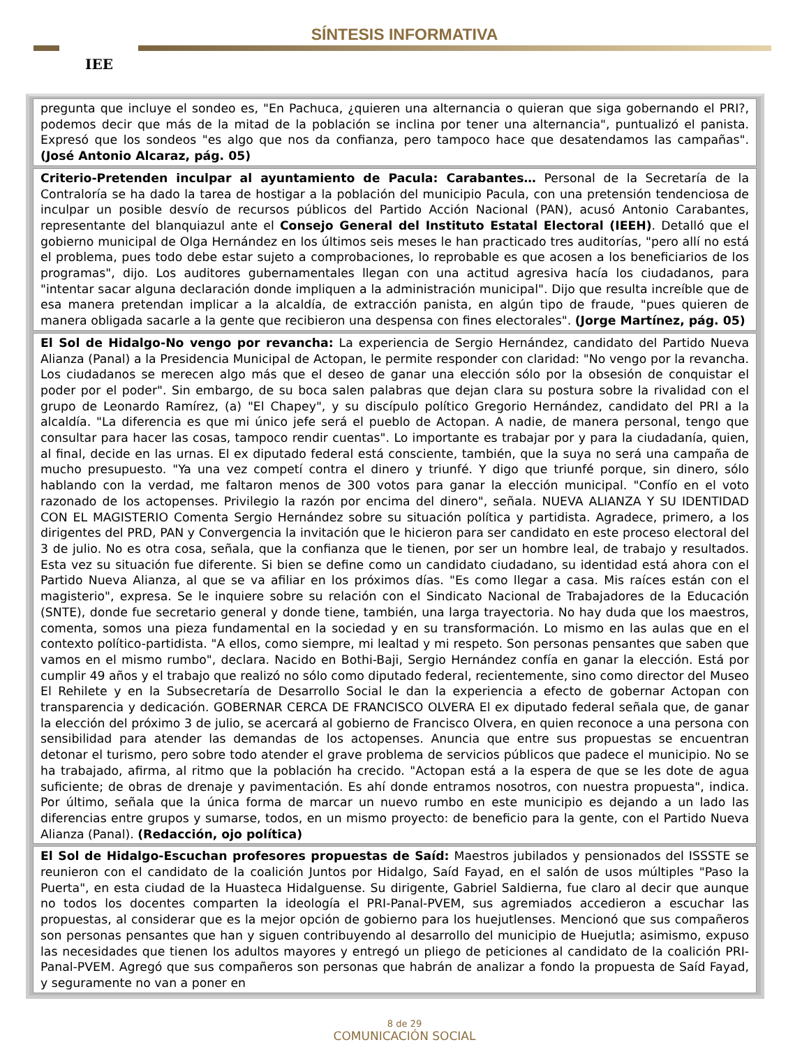IEE
SÍNTESIS INFORMATIVA
pregunta que incluye el sondeo es, "En Pachuca, ¿quieren una alternancia o quieran que siga gobernando el PRI?, podemos decir que más de la mitad de la población se inclina por tener una alternancia", puntualizó el panista. Expresó que los sondeos "es algo que nos da confianza, pero tampoco hace que desatendamos las campañas". (José Antonio Alcaraz, pág. 05)
Criterio-Pretenden inculpar al ayuntamiento de Pacula: Carabantes… Personal de la Secretaría de la Contraloría se ha dado la tarea de hostigar a la población del municipio Pacula, con una pretensión tendenciosa de inculpar un posible desvío de recursos públicos del Partido Acción Nacional (PAN), acusó Antonio Carabantes, representante del blanquiazul ante el Consejo General del Instituto Estatal Electoral (IEEH). Detalló que el gobierno municipal de Olga Hernández en los últimos seis meses le han practicado tres auditorías, "pero allí no está el problema, pues todo debe estar sujeto a comprobaciones, lo reprobable es que acosen a los beneficiarios de los programas", dijo. Los auditores gubernamentales llegan con una actitud agresiva hacía los ciudadanos, para "intentar sacar alguna declaración donde impliquen a la administración municipal". Dijo que resulta increíble que de esa manera pretendan implicar a la alcaldía, de extracción panista, en algún tipo de fraude, "pues quieren de manera obligada sacarle a la gente que recibieron una despensa con fines electorales". (Jorge Martínez, pág. 05)
El Sol de Hidalgo-No vengo por revancha: La experiencia de Sergio Hernández, candidato del Partido Nueva Alianza (Panal) a la Presidencia Municipal de Actopan, le permite responder con claridad: "No vengo por la revancha. Los ciudadanos se merecen algo más que el deseo de ganar una elección sólo por la obsesión de conquistar el poder por el poder". Sin embargo, de su boca salen palabras que dejan clara su postura sobre la rivalidad con el grupo de Leonardo Ramírez, (a) "El Chapey", y su discípulo político Gregorio Hernández, candidato del PRI a la alcaldía. "La diferencia es que mi único jefe será el pueblo de Actopan. A nadie, de manera personal, tengo que consultar para hacer las cosas, tampoco rendir cuentas". Lo importante es trabajar por y para la ciudadanía, quien, al final, decide en las urnas. El ex diputado federal está consciente, también, que la suya no será una campaña de mucho presupuesto. "Ya una vez competí contra el dinero y triunfé. Y digo que triunfé porque, sin dinero, sólo hablando con la verdad, me faltaron menos de 300 votos para ganar la elección municipal. "Confío en el voto razonado de los actopenses. Privilegio la razón por encima del dinero", señala. NUEVA ALIANZA Y SU IDENTIDAD CON EL MAGISTERIO Comenta Sergio Hernández sobre su situación política y partidista. Agradece, primero, a los dirigentes del PRD, PAN y Convergencia la invitación que le hicieron para ser candidato en este proceso electoral del 3 de julio. No es otra cosa, señala, que la confianza que le tienen, por ser un hombre leal, de trabajo y resultados. Esta vez su situación fue diferente. Si bien se define como un candidato ciudadano, su identidad está ahora con el Partido Nueva Alianza, al que se va afiliar en los próximos días. "Es como llegar a casa. Mis raíces están con el magisterio", expresa. Se le inquiere sobre su relación con el Sindicato Nacional de Trabajadores de la Educación (SNTE), donde fue secretario general y donde tiene, también, una larga trayectoria. No hay duda que los maestros, comenta, somos una pieza fundamental en la sociedad y en su transformación. Lo mismo en las aulas que en el contexto político-partidista. "A ellos, como siempre, mi lealtad y mi respeto. Son personas pensantes que saben que vamos en el mismo rumbo", declara. Nacido en Bothi-Baji, Sergio Hernández confía en ganar la elección. Está por cumplir 49 años y el trabajo que realizó no sólo como diputado federal, recientemente, sino como director del Museo El Rehilete y en la Subsecretaría de Desarrollo Social le dan la experiencia a efecto de gobernar Actopan con transparencia y dedicación. GOBERNAR CERCA DE FRANCISCO OLVERA El ex diputado federal señala que, de ganar la elección del próximo 3 de julio, se acercará al gobierno de Francisco Olvera, en quien reconoce a una persona con sensibilidad para atender las demandas de los actopenses. Anuncia que entre sus propuestas se encuentran detonar el turismo, pero sobre todo atender el grave problema de servicios públicos que padece el municipio. No se ha trabajado, afirma, al ritmo que la población ha crecido. "Actopan está a la espera de que se les dote de agua suficiente; de obras de drenaje y pavimentación. Es ahí donde entramos nosotros, con nuestra propuesta", indica. Por último, señala que la única forma de marcar un nuevo rumbo en este municipio es dejando a un lado las diferencias entre grupos y sumarse, todos, en un mismo proyecto: de beneficio para la gente, con el Partido Nueva Alianza (Panal). (Redacción, ojo política)
El Sol de Hidalgo-Escuchan profesores propuestas de Saíd: Maestros jubilados y pensionados del ISSSTE se reunieron con el candidato de la coalición Juntos por Hidalgo, Saíd Fayad, en el salón de usos múltiples "Paso la Puerta", en esta ciudad de la Huasteca Hidalguense. Su dirigente, Gabriel Saldierna, fue claro al decir que aunque no todos los docentes comparten la ideología el PRI-Panal-PVEM, sus agremiados accedieron a escuchar las propuestas, al considerar que es la mejor opción de gobierno para los huejutlenses. Mencionó que sus compañeros son personas pensantes que han y siguen contribuyendo al desarrollo del municipio de Huejutla; asimismo, expuso las necesidades que tienen los adultos mayores y entregó un pliego de peticiones al candidato de la coalición PRI-Panal-PVEM. Agregó que sus compañeros son personas que habrán de analizar a fondo la propuesta de Saíd Fayad, y seguramente no van a poner en
8 de 29
COMUNICACIÓN SOCIAL